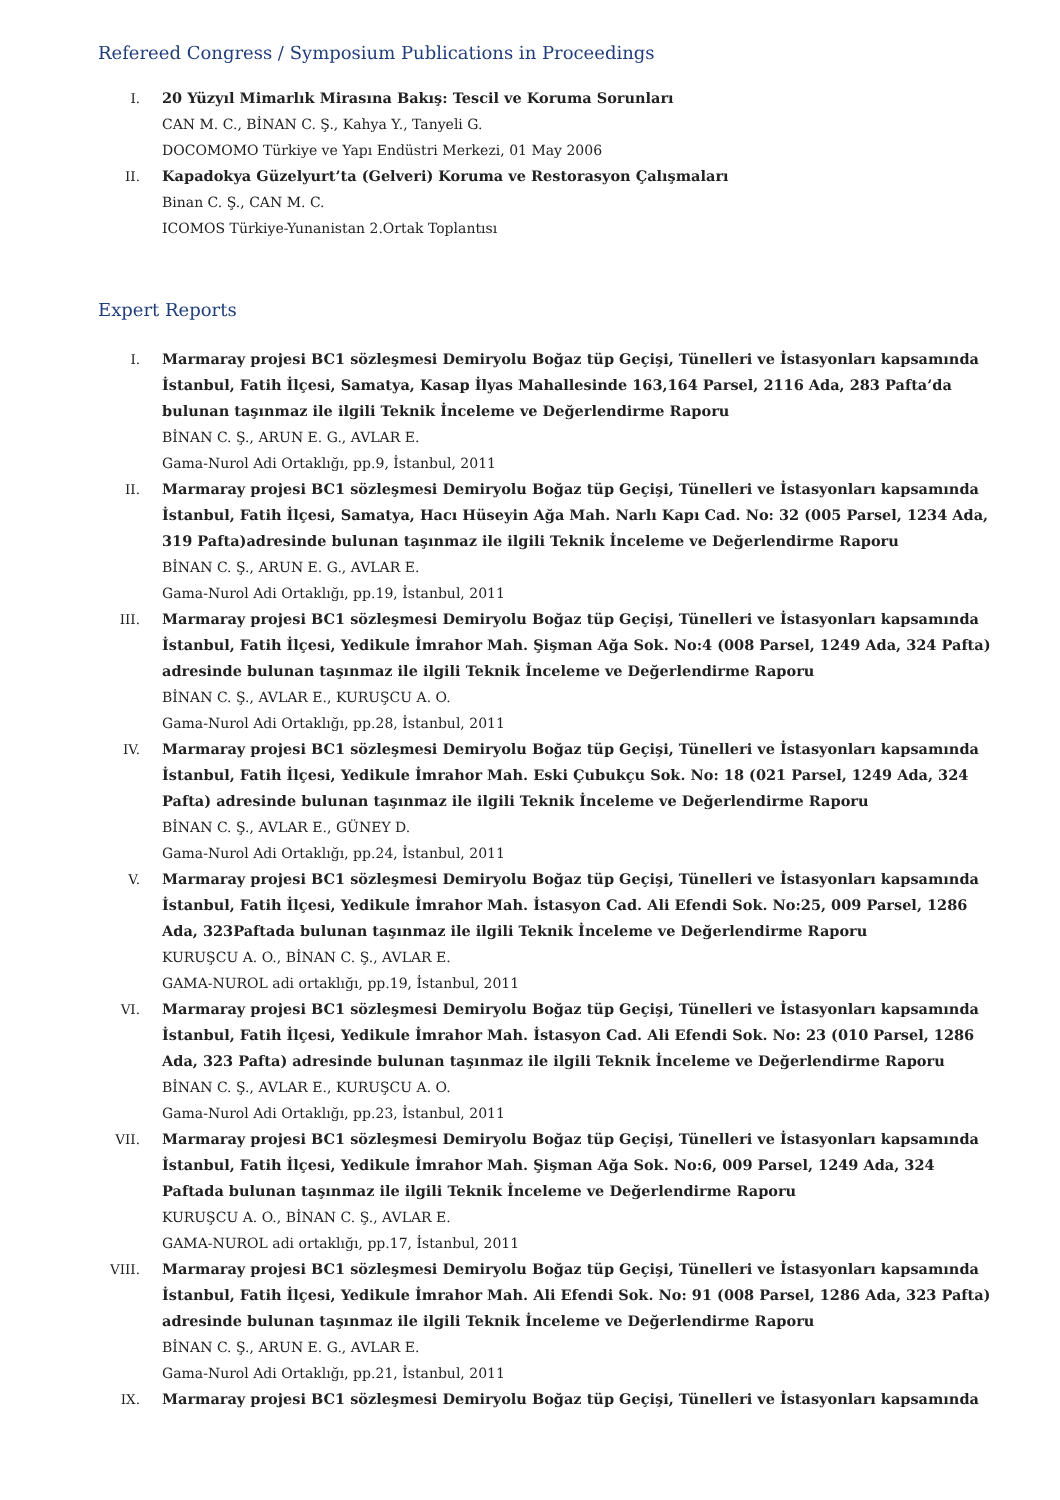Refereed Congress / Symposium Publications in Proceedings
I. 20 Yüzyıl Mimarlık Mirasına Bakış: Tescil ve Koruma Sorunları
CAN M. C., BİNAN C. Ş., Kahya Y., Tanyeli G.
DOCOMOMO Türkiye ve Yapı Endüstri Merkezi, 01 May 2006
II. Kapadokya Güzelyurt’ta (Gelveri) Koruma ve Restorasyon Çalışmaları
Binan C. Ş., CAN M. C.
ICOMOS Türkiye-Yunanistan 2.Ortak Toplantısı
Expert Reports
I. Marmaray projesi BC1 sözleşmesi Demiryolu Boğaz tüp Geçişi, Tünelleri ve İstasyonları kapsamında İstanbul, Fatih İlçesi, Samatya, Kasap İlyas Mahallesinde 163,164 Parsel, 2116 Ada, 283 Pafta’da bulunan taşınmaz ile ilgili Teknik İnceleme ve Değerlendirme Raporu
BİNAN C. Ş., ARUN E. G., AVLAR E.
Gama-Nurol Adi Ortaklığı, pp.9, İstanbul, 2011
II. Marmaray projesi BC1 sözleşmesi Demiryolu Boğaz tüp Geçişi, Tünelleri ve İstasyonları kapsamında İstanbul, Fatih İlçesi, Samatya, Hacı Hüseyin Ağa Mah. Narlı Kapı Cad. No: 32 (005 Parsel, 1234 Ada, 319 Pafta)adresinde bulunan taşınmaz ile ilgili Teknik İnceleme ve Değerlendirme Raporu
BİNAN C. Ş., ARUN E. G., AVLAR E.
Gama-Nurol Adi Ortaklığı, pp.19, İstanbul, 2011
III. Marmaray projesi BC1 sözleşmesi Demiryolu Boğaz tüp Geçişi, Tünelleri ve İstasyonları kapsamında İstanbul, Fatih İlçesi, Yedikule İmrahor Mah. Şişman Ağa Sok. No:4 (008 Parsel, 1249 Ada, 324 Pafta) adresinde bulunan taşınmaz ile ilgili Teknik İnceleme ve Değerlendirme Raporu
BİNAN C. Ş., AVLAR E., KURUŞCU A. O.
Gama-Nurol Adi Ortaklığı, pp.28, İstanbul, 2011
IV. Marmaray projesi BC1 sözleşmesi Demiryolu Boğaz tüp Geçişi, Tünelleri ve İstasyonları kapsamında İstanbul, Fatih İlçesi, Yedikule İmrahor Mah. Eski Çubukçu Sok. No: 18 (021 Parsel, 1249 Ada, 324 Pafta) adresinde bulunan taşınmaz ile ilgili Teknik İnceleme ve Değerlendirme Raporu
BİNAN C. Ş., AVLAR E., GÜNEY D.
Gama-Nurol Adi Ortaklığı, pp.24, İstanbul, 2011
V. Marmaray projesi BC1 sözleşmesi Demiryolu Boğaz tüp Geçişi, Tünelleri ve İstasyonları kapsamında İstanbul, Fatih İlçesi, Yedikule İmrahor Mah. İstasyon Cad. Ali Efendi Sok. No:25, 009 Parsel, 1286 Ada, 323Paftada bulunan taşınmaz ile ilgili Teknik İnceleme ve Değerlendirme Raporu
KURUŞCU A. O., BİNAN C. Ş., AVLAR E.
GAMA-NUROL adi ortaklığı, pp.19, İstanbul, 2011
VI. Marmaray projesi BC1 sözleşmesi Demiryolu Boğaz tüp Geçişi, Tünelleri ve İstasyonları kapsamında İstanbul, Fatih İlçesi, Yedikule İmrahor Mah. İstasyon Cad. Ali Efendi Sok. No: 23 (010 Parsel, 1286 Ada, 323 Pafta) adresinde bulunan taşınmaz ile ilgili Teknik İnceleme ve Değerlendirme Raporu
BİNAN C. Ş., AVLAR E., KURUŞCU A. O.
Gama-Nurol Adi Ortaklığı, pp.23, İstanbul, 2011
VII. Marmaray projesi BC1 sözleşmesi Demiryolu Boğaz tüp Geçişi, Tünelleri ve İstasyonları kapsamında İstanbul, Fatih İlçesi, Yedikule İmrahor Mah. Şişman Ağa Sok. No:6, 009 Parsel, 1249 Ada, 324 Paftada bulunan taşınmaz ile ilgili Teknik İnceleme ve Değerlendirme Raporu
KURUŞCU A. O., BİNAN C. Ş., AVLAR E.
GAMA-NUROL adi ortaklığı, pp.17, İstanbul, 2011
VIII. Marmaray projesi BC1 sözleşmesi Demiryolu Boğaz tüp Geçişi, Tünelleri ve İstasyonları kapsamında İstanbul, Fatih İlçesi, Yedikule İmrahor Mah. Ali Efendi Sok. No: 91 (008 Parsel, 1286 Ada, 323 Pafta) adresinde bulunan taşınmaz ile ilgili Teknik İnceleme ve Değerlendirme Raporu
BİNAN C. Ş., ARUN E. G., AVLAR E.
Gama-Nurol Adi Ortaklığı, pp.21, İstanbul, 2011
IX. Marmaray projesi BC1 sözleşmesi Demiryolu Boğaz tüp Geçişi, Tünelleri ve İstasyonları kapsamında